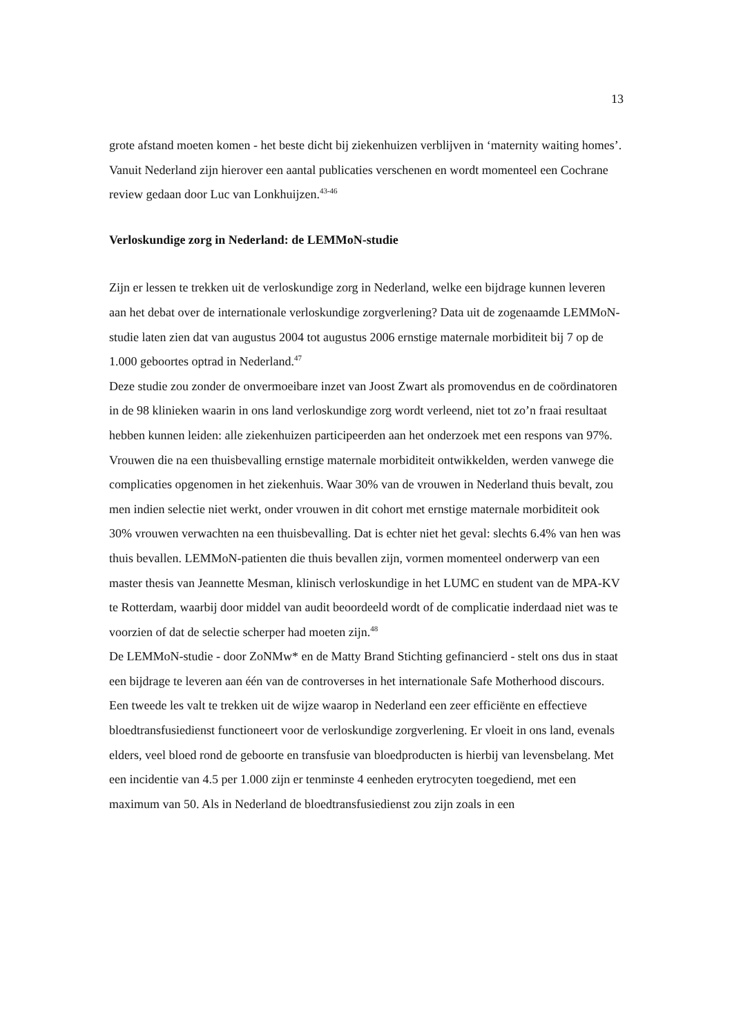13
grote afstand moeten komen - het beste dicht bij ziekenhuizen verblijven in ‘maternity waiting homes’. Vanuit Nederland zijn hierover een aantal publicaties verschenen en wordt momenteel een Cochrane review gedaan door Luc van Lonkhuijzen.<sup>43-46</sup>
Verloskundige zorg in Nederland: de LEMMoN-studie
Zijn er lessen te trekken uit de verloskundige zorg in Nederland, welke een bijdrage kunnen leveren aan het debat over de internationale verloskundige zorgverlening? Data uit de zogenaamde LEMMoN-studie laten zien dat van augustus 2004 tot augustus 2006 ernstige maternale morbiditeit bij 7 op de 1.000 geboortes optrad in Nederland.<sup>47</sup>
Deze studie zou zonder de onvermoeibare inzet van Joost Zwart als promovendus en de coördinatoren in de 98 klinieken waarin in ons land verloskundige zorg wordt verleend, niet tot zo’n fraai resultaat hebben kunnen leiden: alle ziekenhuizen participeerden aan het onderzoek met een respons van 97%. Vrouwen die na een thuisbevalling ernstige maternale morbiditeit ontwikkelden, werden vanwege die complicaties opgenomen in het ziekenhuis. Waar 30% van de vrouwen in Nederland thuis bevalt, zou men indien selectie niet werkt, onder vrouwen in dit cohort met ernstige maternale morbiditeit ook 30% vrouwen verwachten na een thuisbevalling. Dat is echter niet het geval: slechts 6.4% van hen was thuis bevallen. LEMMoN-patienten die thuis bevallen zijn, vormen momenteel onderwerp van een master thesis van Jeannette Mesman, klinisch verloskundige in het LUMC en student van de MPA-KV te Rotterdam, waarbij door middel van audit beoordeeld wordt of de complicatie inderdaad niet was te voorzien of dat de selectie scherper had moeten zijn.<sup>48</sup>
De LEMMoN-studie - door ZoNMw* en de Matty Brand Stichting gefinancierd - stelt ons dus in staat een bijdrage te leveren aan één van de controverses in het internationale Safe Motherhood discours. Een tweede les valt te trekken uit de wijze waarop in Nederland een zeer efficiënte en effectieve bloedtransfusiedienst functioneert voor de verloskundige zorgverlening. Er vloeit in ons land, evenals elders, veel bloed rond de geboorte en transfusie van bloedproducten is hierbij van levensbelang. Met een incidentie van 4.5 per 1.000 zijn er tenminste 4 eenheden erytrocyten toegediend, met een maximum van 50. Als in Nederland de bloedtransfusiedienst zou zijn zoals in een